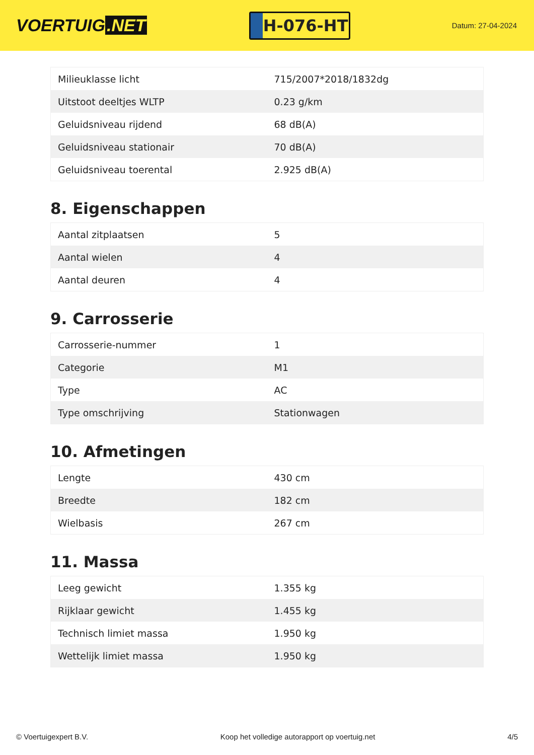VOERTUIG.NET
H-076-HT
Datum: 27-04-2024
| Milieuklasse licht | 715/2007*2018/1832dg |
| Uitstoot deeltjes WLTP | 0.23 g/km |
| Geluidsniveau rijdend | 68 dB(A) |
| Geluidsniveau stationair | 70 dB(A) |
| Geluidsniveau toerental | 2.925 dB(A) |
8. Eigenschappen
| Aantal zitplaatsen | 5 |
| Aantal wielen | 4 |
| Aantal deuren | 4 |
9. Carrosserie
| Carrosserie-nummer | 1 |
| Categorie | M1 |
| Type | AC |
| Type omschrijving | Stationwagen |
10. Afmetingen
| Lengte | 430 cm |
| Breedte | 182 cm |
| Wielbasis | 267 cm |
11. Massa
| Leeg gewicht | 1.355 kg |
| Rijklaar gewicht | 1.455 kg |
| Technisch limiet massa | 1.950 kg |
| Wettelijk limiet massa | 1.950 kg |
© Voertuigexpert B.V. Koop het volledige autorapport op voertuig.net 4/5